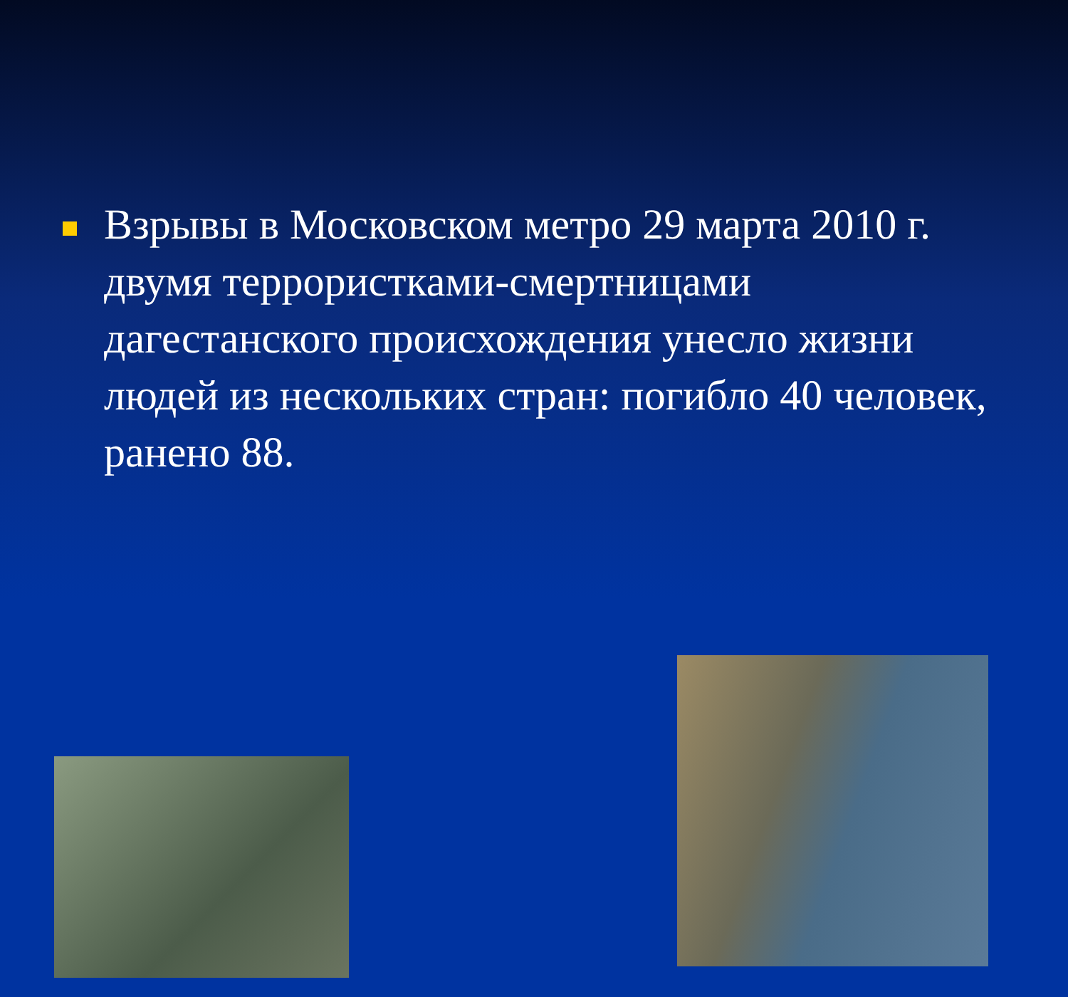Взрывы в Московском метро 29 марта 2010 г. двумя террористками-смертницами дагестанского происхождения унесло жизни людей из нескольких стран: погибло 40 человек, ранено 88.